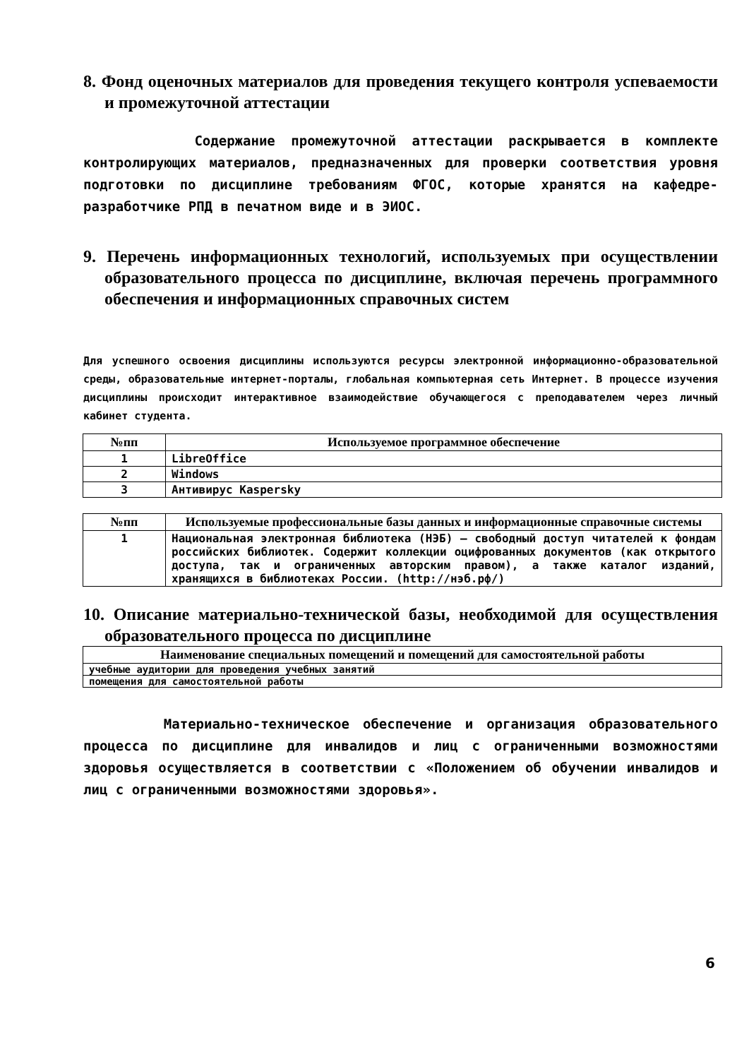8. Фонд оценочных материалов для проведения текущего контроля успеваемости и промежуточной аттестации
Содержание промежуточной аттестации раскрывается в комплекте контролирующих материалов, предназначенных для проверки соответствия уровня подготовки по дисциплине требованиям ФГОС, которые хранятся на кафедре-разработчике РПД в печатном виде и в ЭИОС.
9. Перечень информационных технологий, используемых при осуществлении образовательного процесса по дисциплине, включая перечень программного обеспечения и информационных справочных систем
Для успешного освоения дисциплины используются ресурсы электронной информационно-образовательной среды, образовательные интернет-порталы, глобальная компьютерная сеть Интернет. В процессе изучения дисциплины происходит интерактивное взаимодействие обучающегося с преподавателем через личный кабинет студента.
| №пп | Используемое программное обеспечение |
| --- | --- |
| 1 | LibreOffice |
| 2 | Windows |
| 3 | Антивирус Kaspersky |
| №пп | Используемые профессиональные базы данных и информационные справочные системы |
| --- | --- |
| 1 | Национальная электронная библиотека (НЭБ) — свободный доступ читателей к фондам российских библиотек. Содержит коллекции оцифрованных документов (как открытого доступа, так и ограниченных авторским правом), а также каталог изданий, хранящихся в библиотеках России. (http://нэб.рф/) |
10. Описание материально-технической базы, необходимой для осуществления образовательного процесса по дисциплине
| Наименование специальных помещений и помещений для самостоятельной работы |
| --- |
| учебные аудитории для проведения учебных занятий |
| помещения для самостоятельной работы |
Материально-техническое обеспечение и организация образовательного процесса по дисциплине для инвалидов и лиц с ограниченными возможностями здоровья осуществляется в соответствии с «Положением об обучении инвалидов и лиц с ограниченными возможностями здоровья».
6